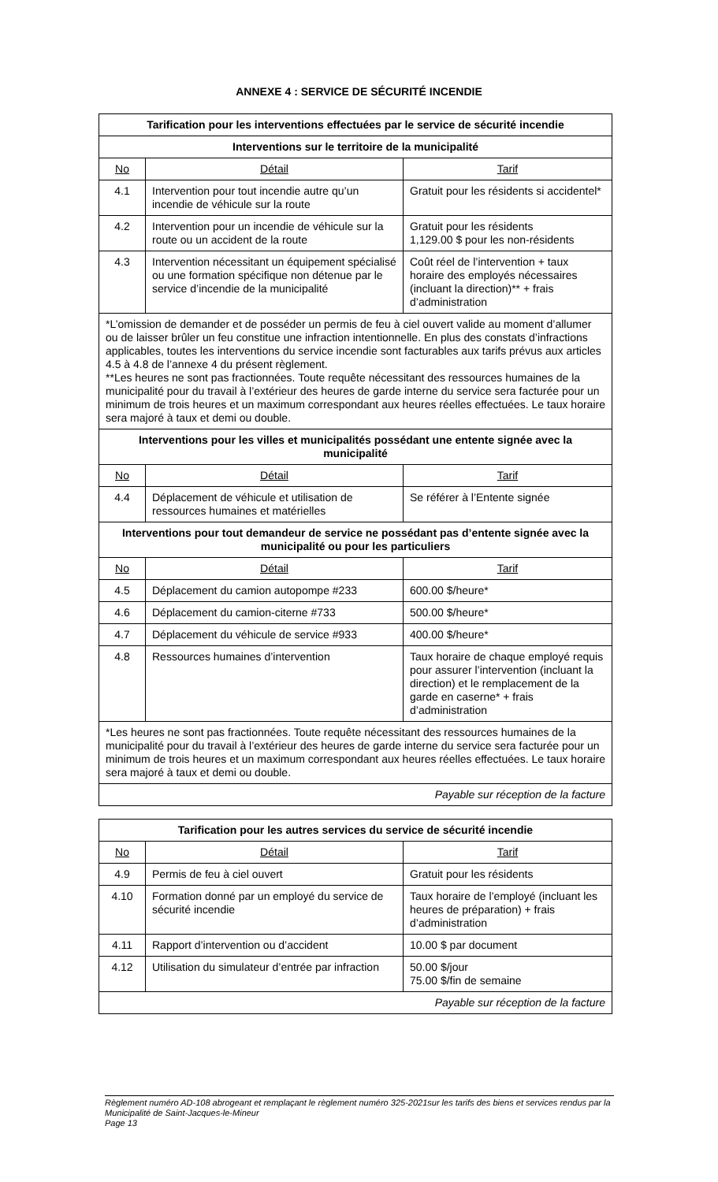ANNEXE 4 : SERVICE DE SÉCURITÉ INCENDIE
| Tarification pour les interventions effectuées par le service de sécurité incendie | | |
| --- | --- | --- |
| Interventions sur le territoire de la municipalité | | |
| No | Détail | Tarif |
| 4.1 | Intervention pour tout incendie autre qu’un incendie de véhicule sur la route | Gratuit pour les résidents si accidentel* |
| 4.2 | Intervention pour un incendie de véhicule sur la route ou un accident de la route | Gratuit pour les résidents 1,129.00 $ pour les non-résidents |
| 4.3 | Intervention nécessitant un équipement spécialisé ou une formation spécifique non détenue par le service d’incendie de la municipalité | Coût réel de l’intervention + taux horaire des employés nécessaires (incluant la direction)** + frais d’administration |
| *L’omission de demander et de posséder un permis de feu à ciel ouvert valide au moment d’allumer ou de laisser brûler un feu constitue une infraction intentionnelle. En plus des constats d’infractions applicables, toutes les interventions du service incendie sont facturables aux tarifs prévus aux articles 4.5 à 4.8 de l’annexe 4 du présent règlement. **Les heures ne sont pas fractionnées. Toute requête nécessitant des ressources humaines de la municipalité pour du travail à l’extérieur des heures de garde interne du service sera facturée pour un minimum de trois heures et un maximum correspondant aux heures réelles effectuées. Le taux horaire sera majoré à taux et demi ou double. | | |
| Interventions pour les villes et municipalités possédant une entente signée avec la municipalité | | |
| No | Détail | Tarif |
| 4.4 | Déplacement de véhicule et utilisation de ressources humaines et matérielles | Se référer à l’Entente signée |
| Interventions pour tout demandeur de service ne possédant pas d’entente signée avec la municipalité ou pour les particuliers | | |
| No | Détail | Tarif |
| 4.5 | Déplacement du camion autopompe #233 | 600.00 $/heure* |
| 4.6 | Déplacement du camion-citerne #733 | 500.00 $/heure* |
| 4.7 | Déplacement du véhicule de service #933 | 400.00 $/heure* |
| 4.8 | Ressources humaines d’intervention | Taux horaire de chaque employé requis pour assurer l’intervention (incluant la direction) et le remplacement de la garde en caserne* + frais d’administration |
| *Les heures ne sont pas fractionnées. Toute requête nécessitant des ressources humaines de la municipalité pour du travail à l’extérieur des heures de garde interne du service sera facturée pour un minimum de trois heures et un maximum correspondant aux heures réelles effectuées. Le taux horaire sera majoré à taux et demi ou double. | | |
| Payable sur réception de la facture | | |
| Tarification pour les autres services du service de sécurité incendie | | |
| --- | --- | --- |
| No | Détail | Tarif |
| 4.9 | Permis de feu à ciel ouvert | Gratuit pour les résidents |
| 4.10 | Formation donné par un employé du service de sécurité incendie | Taux horaire de l’employé (incluant les heures de préparation) + frais d’administration |
| 4.11 | Rapport d’intervention ou d’accident | 10.00 $ par document |
| 4.12 | Utilisation du simulateur d’entrée par infraction | 50.00 $/jour 75.00 $/fin de semaine |
| Payable sur réception de la facture | | |
Règlement numéro AD-108 abrogeant et remplaçant le règlement numéro 325-2021sur les tarifs des biens et services rendus par la Municipalité de Saint-Jacques-le-Mineur
Page 13